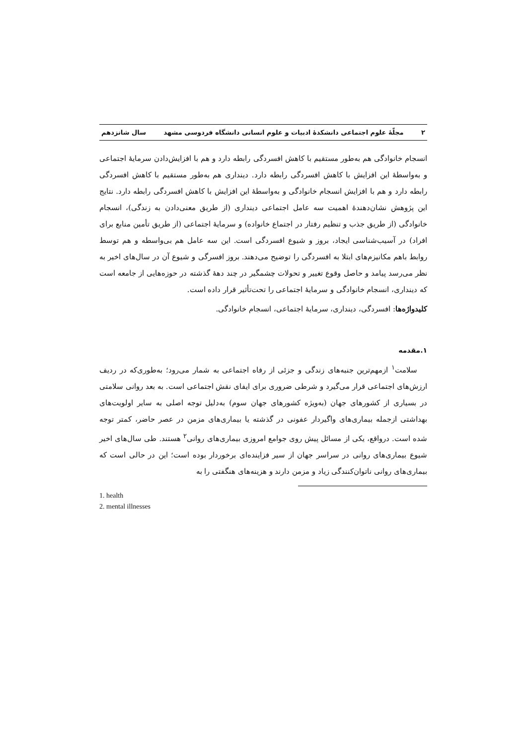۲ مجلّهٔ علوم اجتماعی دانشکدهٔ ادبیات و علوم انسانی دانشگاه فردوسی مشهد سال شانزدهم
انسجام خانوادگی هم به‌طور مستقیم با کاهش افسردگی رابطه دارد و هم با افزایش‌دادن سرمایهٔ اجتماعی و به‌واسطهٔ این افزایش با کاهش افسردگی رابطه دارد. دینداری هم به‌طور مستقیم با کاهش افسردگی رابطه دارد و هم با افزایش انسجام خانوادگی و به‌واسطهٔ این افزایش با کاهش افسردگی رابطه دارد. نتایج این پژوهش نشان‌دهندهٔ اهمیت سه عامل اجتماعی دینداری (از طریق معنی‌دادن به زندگی)، انسجام خانوادگی (از طریق جذب و تنظیم رفتار در اجتماع خانواده) و سرمایهٔ اجتماعی (از طریق تأمین منابع برای افراد) در آسیب‌شناسی ایجاد، بروز و شیوع افسردگی است. این سه عامل هم بی‌واسطه و هم توسط روابط باهم مکانیزم‌های ابتلا به افسردگی را توضیح می‌دهند. بروز افسرگی و شیوع آن در سال‌های اخیر به نظر می‌رسد پیامد و حاصل وقوع تغییر و تحولات چشمگیر در چند دههٔ گذشته در حوزه‌هایی از جامعه است که دینداری، انسجام خانوادگی و سرمایهٔ اجتماعی را تحت‌تأثیر قرار داده است.
کلیدواژه‌ها: افسردگی، دینداری، سرمایهٔ اجتماعی، انسجام خانوادگی.
۱.مقدمه
سلامت<sup>۱</sup> ازمهم‌ترین جنبه‌های زندگی و جزئی از رفاه اجتماعی به شمار می‌رود؛ به‌طوری‌که در ردیف ارزش‌های اجتماعی قرار می‌گیرد و شرطی ضروری برای ایفای نقش اجتماعی است. به بعد روانی سلامتی در بسیاری از کشورهای جهان (به‌ویژه کشورهای جهان سوم) به‌دلیل توجه اصلی به سایر اولویت‌های بهداشتی ازجمله بیماری‌های واگیردار عفونی در گذشته یا بیماری‌های مزمن در عصر حاضر، کمتر توجه شده است. درواقع، یکی از مسائل پیش روی جوامع امروزی بیماری‌های روانی<sup>۲</sup> هستند. طی سال‌های اخیر شیوع بیماری‌های روانی در سراسر جهان از سیر فزاینده‌ای برخوردار بوده است؛ این در حالی است که بیماری‌های روانی ناتوان‌کنندگی زیاد و مزمن دارند و هزینه‌های هنگفتی را به
1. health
2. mental illnesses